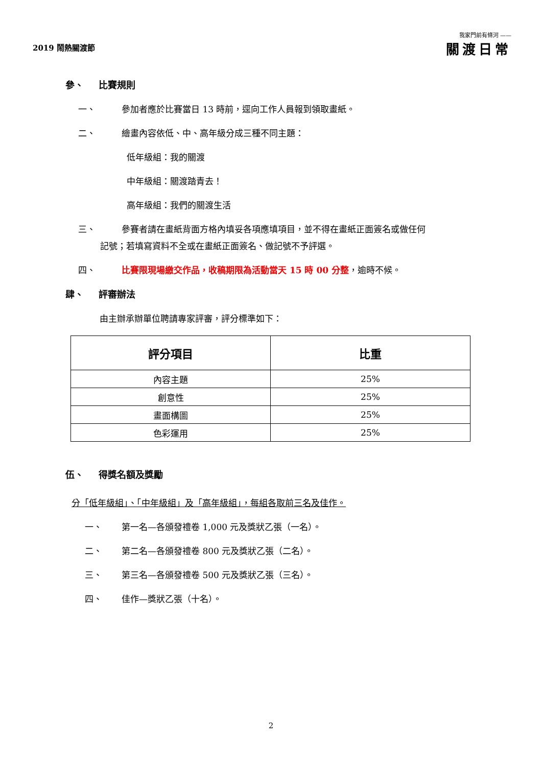2019 鬧熱關渡節
我家門前有條河 ——
關渡日常
參、 比賽規則
一、 參加者應於比賽當日 13 時前，逕向工作人員報到領取畫紙。
二、 繪畫內容依低、中、高年級分成三種不同主題：
低年級組：我的關渡
中年級組：關渡踏青去！
高年級組：我們的關渡生活
三、 參賽者請在畫紙背面方格內填妥各項應填項目，並不得在畫紙正面簽名或做任何
記號；若填寫資料不全或在畫紙正面簽名、做記號不予評選。
四、 比賽限現場繳交作品，收稿期限為活動當天 15 時 00 分整，逾時不候。
肆、 評審辦法
由主辦承辦單位聘請專家評審，評分標準如下：
| 評分項目 | 比重 |
| --- | --- |
| 內容主題 | 25% |
| 創意性 | 25% |
| 畫面構圖 | 25% |
| 色彩運用 | 25% |
伍、 得獎名額及獎勵
分「低年級組」、「中年級組」及「高年級組」，每組各取前三名及佳作。
一、 第一名—各頒發禮卷 1,000 元及獎狀乙張（一名）。
二、 第二名—各頒發禮卷 800 元及獎狀乙張（二名）。
三、 第三名—各頒發禮卷 500 元及獎狀乙張（三名）。
四、 佳作—獎狀乙張（十名）。
2